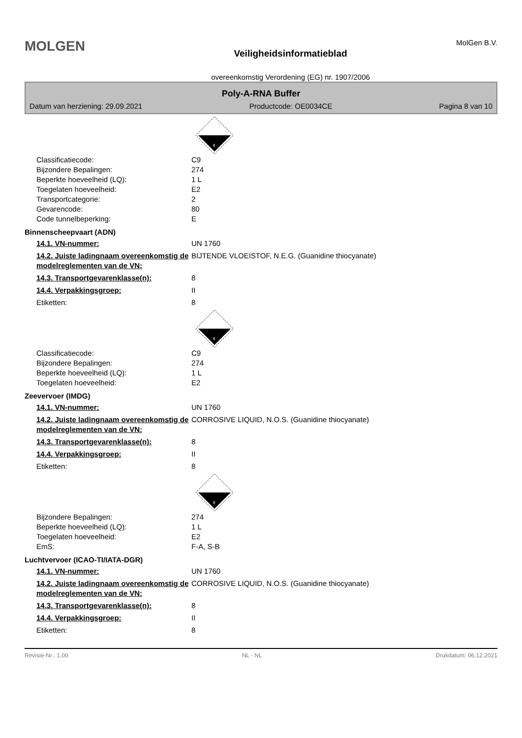MOLGEN
Veiligheidsinformatieblad
overeenkomstig Verordening (EG) nr. 1907/2006
MolGen B.V.
Poly-A-RNA Buffer
Datum van herziening: 29.09.2021 Productcode: OE0034CE Pagina 8 van 10
8
Classificatiecode: C9
Bijzondere Bepalingen: 274
Beperkte hoeveelheid (LQ): 1 L
Toegelaten hoeveelheid: E2
Transportcategorie: 2
Gevarencode: 80
Code tunnelbeperking: E
Binnenscheepvaart (ADN)
14.1. VN-nummer: UN 1760
14.2. Juiste ladingnaam overeenkomstig de modelreglementen van de VN: BIJTENDE VLOEISTOF, N.E.G. (Guanidine thiocyanate)
14.3. Transportgevarenklasse(n): 8
14.4. Verpakkingsgroep: II
Etiketten: 8
8
Classificatiecode: C9
Bijzondere Bepalingen: 274
Beperkte hoeveelheid (LQ): 1 L
Toegelaten hoeveelheid: E2
Zeevervoer (IMDG)
14.1. VN-nummer: UN 1760
14.2. Juiste ladingnaam overeenkomstig de modelreglementen van de VN: CORROSIVE LIQUID, N.O.S. (Guanidine thiocyanate)
14.3. Transportgevarenklasse(n): 8
14.4. Verpakkingsgroep: II
Etiketten: 8
8
Bijzondere Bepalingen: 274
Beperkte hoeveelheid (LQ): 1 L
Toegelaten hoeveelheid: E2
EmS: F-A, S-B
Luchtvervoer (ICAO-TI/IATA-DGR)
14.1. VN-nummer: UN 1760
14.2. Juiste ladingnaam overeenkomstig de modelreglementen van de VN: CORROSIVE LIQUID, N.O.S. (Guanidine thiocyanate)
14.3. Transportgevarenklasse(n): 8
14.4. Verpakkingsgroep: II
Etiketten: 8
Revisie-Nr.: 1,00 NL - NL Drukdatum: 06.12.2021